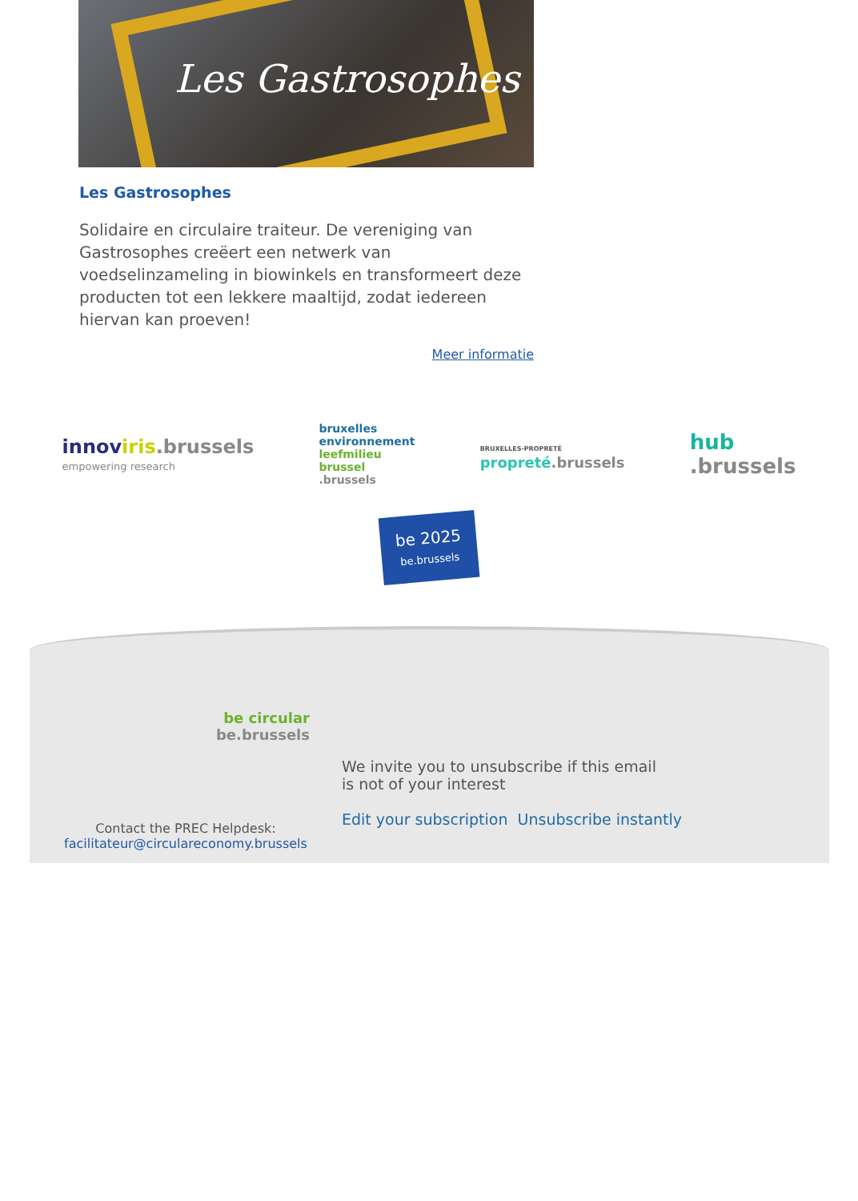Les Gastrosophes
Les Gastrosophes
Solidaire en circulaire traiteur. De vereniging van Gastrosophes creëert een netwerk van voedselinzameling in biowinkels en transformeert deze producten tot een lekkere maaltijd, zodat iedereen hiervan kan proeven!
Meer informatie
innov iris.brussels
empowering research
bruxelles
environnement
leefmilieu
brussel
.brussels
BRUXELLES-PROPRETÉ
propreté.brussels
hub
.brussels
be 2025
be.brussels
be circular
be.brussels
Contact the PREC Helpdesk:
facilitateur@circulareconomy.brussels
We invite you to unsubscribe if this email
is not of your interest
Edit your subscription Unsubscribe instantly